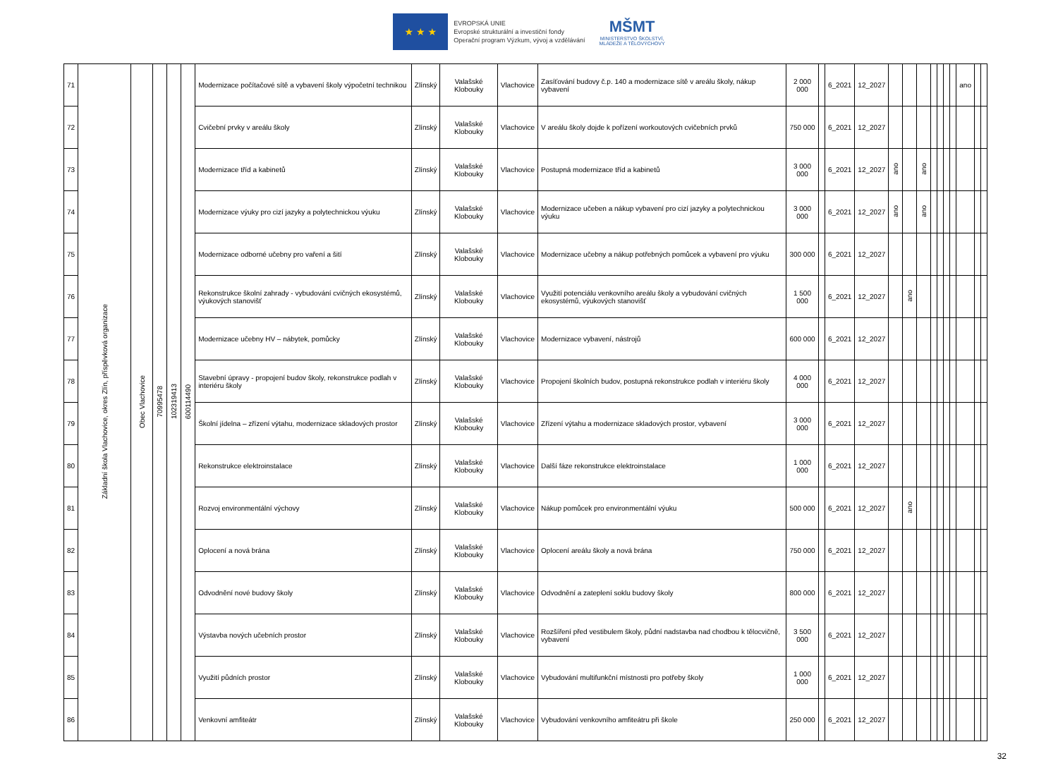★ ★ ★
EVROPSKÁ UNIE
Evropské strukturální a investiční fondy
Operační program Výzkum, vývoj a vzdělávání
MŠMT
MINISTERSTVO ŠKOLSTVÍ,
MLÁDEŽE A TĚLOVÝCHOVY
| 71 | Základní škola Vlachovice, okres Zlín, příspěvková organizace | Obec Vlachovice | 70995478 | 102319413 | 600114490 | Modernizace počítačové sítě a vybavení školy výpočetní technikou | Zlínský | Valašské Klobouky | Vlachovice | Zasíťování budovy č.p. 140 a modernizace sítě v areálu školy, nákup vybavení | 2 000 000 | | 6_2021 | 12_2027 | | | | | | | | ano | | |
| 72 | | | | | | Cvičební prvky v areálu školy | Zlínský | Valašské Klobouky | Vlachovice | V areálu školy dojde k pořízení workoutových cvičebních prvků | 750 000 | | 6_2021 | 12_2027 | | | | | | | | | | |
| 73 | | | | | | Modernizace tříd a kabinetů | Zlínský | Valašské Klobouky | Vlachovice | Postupná modernizace tříd a kabinetů | 3 000 000 | | 6_2021 | 12_2027 | ano | | ano | | | | | | | |
| 74 | | | | | | Modernizace výuky pro cizí jazyky a polytechnickou výuku | Zlínský | Valašské Klobouky | Vlachovice | Modernizace učeben a nákup vybavení pro cizí jazyky a polytechnickou výuku | 3 000 000 | | 6_2021 | 12_2027 | ano | | ano | | | | | | | |
| 75 | | | | | | Modernizace odborné učebny pro vaření a šití | Zlínský | Valašské Klobouky | Vlachovice | Modernizace učebny a nákup potřebných pomůcek a vybavení pro výuku | 300 000 | | 6_2021 | 12_2027 | | | | | | | | | | |
| 76 | | | | | | Rekonstrukce školní zahrady - vybudování cvičných ekosystémů, výukových stanovišť | Zlínský | Valašské Klobouky | Vlachovice | Využití potenciálu venkovního areálu školy a vybudování cvičných ekosystémů, výukových stanovišť | 1 500 000 | | 6_2021 | 12_2027 | | ano | | | | | | | | |
| 77 | | | | | | Modernizace učebny HV – nábytek, pomůcky | Zlínský | Valašské Klobouky | Vlachovice | Modernizace vybavení, nástrojů | 600 000 | | 6_2021 | 12_2027 | | | | | | | | | | |
| 78 | | | | | | Stavební úpravy - propojení budov školy, rekonstrukce podlah v interiéru školy | Zlínský | Valašské Klobouky | Vlachovice | Propojení školních budov, postupná rekonstrukce podlah v interiéru školy | 4 000 000 | | 6_2021 | 12_2027 | | | | | | | | | | |
| 79 | | | | | | Školní jídelna – zřízení výtahu, modernizace skladových prostor | Zlínský | Valašské Klobouky | Vlachovice | Zřízení výtahu a modernizace skladových prostor, vybavení | 3 000 000 | | 6_2021 | 12_2027 | | | | | | | | | | |
| 80 | | | | | | Rekonstrukce elektroinstalace | Zlínský | Valašské Klobouky | Vlachovice | Další fáze rekonstrukce elektroinstalace | 1 000 000 | | 6_2021 | 12_2027 | | | | | | | | | | |
| 81 | | | | | | Rozvoj environmentální výchovy | Zlínský | Valašské Klobouky | Vlachovice | Nákup pomůcek pro environmentální výuku | 500 000 | | 6_2021 | 12_2027 | | ano | | | | | | | | |
| 82 | | | | | | Oplocení a nová brána | Zlínský | Valašské Klobouky | Vlachovice | Oplocení areálu školy a nová brána | 750 000 | | 6_2021 | 12_2027 | | | | | | | | | | |
| 83 | | | | | | Odvodnění nové budovy školy | Zlínský | Valašské Klobouky | Vlachovice | Odvodnění a zateplení soklu budovy školy | 800 000 | | 6_2021 | 12_2027 | | | | | | | | | | |
| 84 | | | | | | Výstavba nových učebních prostor | Zlínský | Valašské Klobouky | Vlachovice | Rozšíření před vestibulem školy, půdní nadstavba nad chodbou k tělocvičně, vybavení | 3 500 000 | | 6_2021 | 12_2027 | | | | | | | | | | |
| 85 | | | | | | Využití půdních prostor | Zlínský | Valašské Klobouky | Vlachovice | Vybudování multifunkční místnosti pro potřeby školy | 1 000 000 | | 6_2021 | 12_2027 | | | | | | | | | | |
| 86 | | | | | | Venkovní amfiteátr | Zlínský | Valašské Klobouky | Vlachovice | Vybudování venkovního amfiteátru při škole | 250 000 | | 6_2021 | 12_2027 | | | | | | | | | | |
32